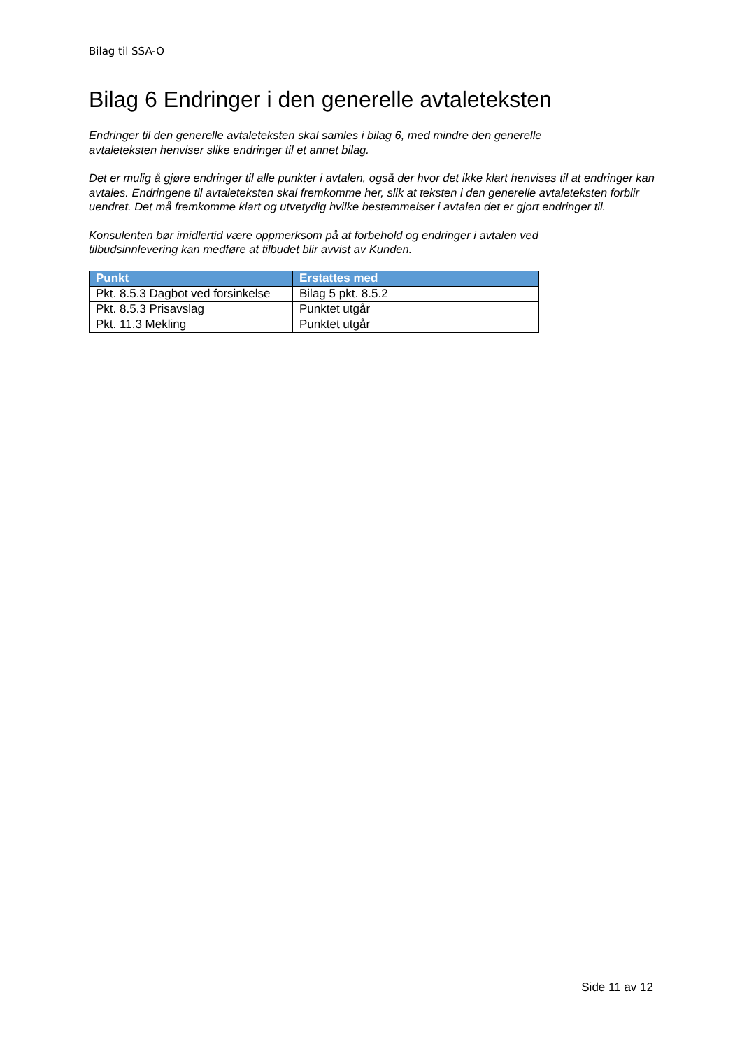Bilag til SSA-O
Bilag 6 Endringer i den generelle avtaleteksten
Endringer til den generelle avtaleteksten skal samles i bilag 6, med mindre den generelle
avtaleteksten henviser slike endringer til et annet bilag.
Det er mulig å gjøre endringer til alle punkter i avtalen, også der hvor det ikke klart henvises til at endringer kan avtales. Endringene til avtaleteksten skal fremkomme her, slik at teksten i den generelle avtaleteksten forblir uendret. Det må fremkomme klart og utvetydig hvilke bestemmelser i avtalen det er gjort endringer til.
Konsulenten bør imidlertid være oppmerksom på at forbehold og endringer i avtalen ved
tilbudsinnlevering kan medføre at tilbudet blir avvist av Kunden.
| Punkt | Erstattes med |
| --- | --- |
| Pkt. 8.5.3 Dagbot ved forsinkelse | Bilag 5 pkt. 8.5.2 |
| Pkt. 8.5.3 Prisavslag | Punktet utgår |
| Pkt. 11.3 Mekling | Punktet utgår |
Side 11 av 12